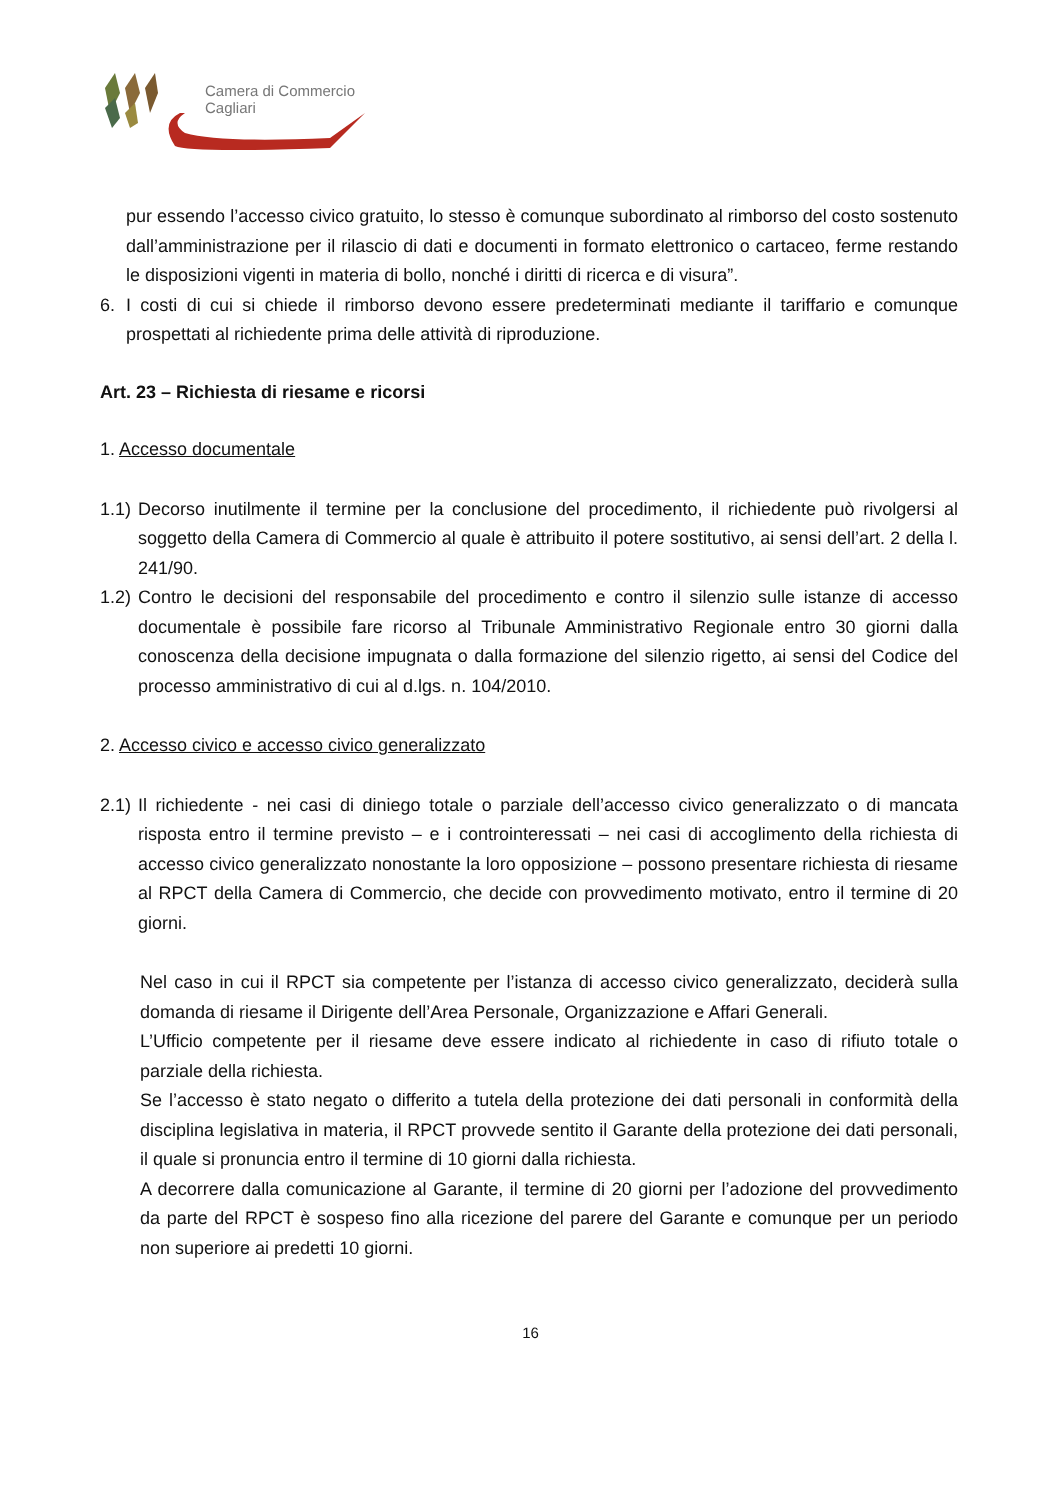Camera di Commercio
Cagliari
pur essendo l’accesso civico gratuito, lo stesso è comunque subordinato al rimborso del costo sostenuto dall’amministrazione per il rilascio di dati e documenti in formato elettronico o cartaceo, ferme restando le disposizioni vigenti in materia di bollo, nonché i diritti di ricerca e di visura”.
6. I costi di cui si chiede il rimborso devono essere predeterminati mediante il tariffario e comunque prospettati al richiedente prima delle attività di riproduzione.
Art. 23 – Richiesta di riesame e ricorsi
1. Accesso documentale
1.1) Decorso inutilmente il termine per la conclusione del procedimento, il richiedente può rivolgersi al soggetto della Camera di Commercio al quale è attribuito il potere sostitutivo, ai sensi dell’art. 2 della l. 241/90.
1.2) Contro le decisioni del responsabile del procedimento e contro il silenzio sulle istanze di accesso documentale è possibile fare ricorso al Tribunale Amministrativo Regionale entro 30 giorni dalla conoscenza della decisione impugnata o dalla formazione del silenzio rigetto, ai sensi del Codice del processo amministrativo di cui al d.lgs. n. 104/2010.
2. Accesso civico e accesso civico generalizzato
2.1) Il richiedente - nei casi di diniego totale o parziale dell’accesso civico generalizzato o di mancata risposta entro il termine previsto – e i controinteressati – nei casi di accoglimento della richiesta di accesso civico generalizzato nonostante la loro opposizione – possono presentare richiesta di riesame al RPCT della Camera di Commercio, che decide con provvedimento motivato, entro il termine di 20 giorni.
Nel caso in cui il RPCT sia competente per l’istanza di accesso civico generalizzato, deciderà sulla domanda di riesame il Dirigente dell’Area Personale, Organizzazione e Affari Generali.
L’Ufficio competente per il riesame deve essere indicato al richiedente in caso di rifiuto totale o parziale della richiesta.
Se l’accesso è stato negato o differito a tutela della protezione dei dati personali in conformità della disciplina legislativa in materia, il RPCT provvede sentito il Garante della protezione dei dati personali, il quale si pronuncia entro il termine di 10 giorni dalla richiesta.
A decorrere dalla comunicazione al Garante, il termine di 20 giorni per l’adozione del provvedimento da parte del RPCT è sospeso fino alla ricezione del parere del Garante e comunque per un periodo non superiore ai predetti 10 giorni.
16